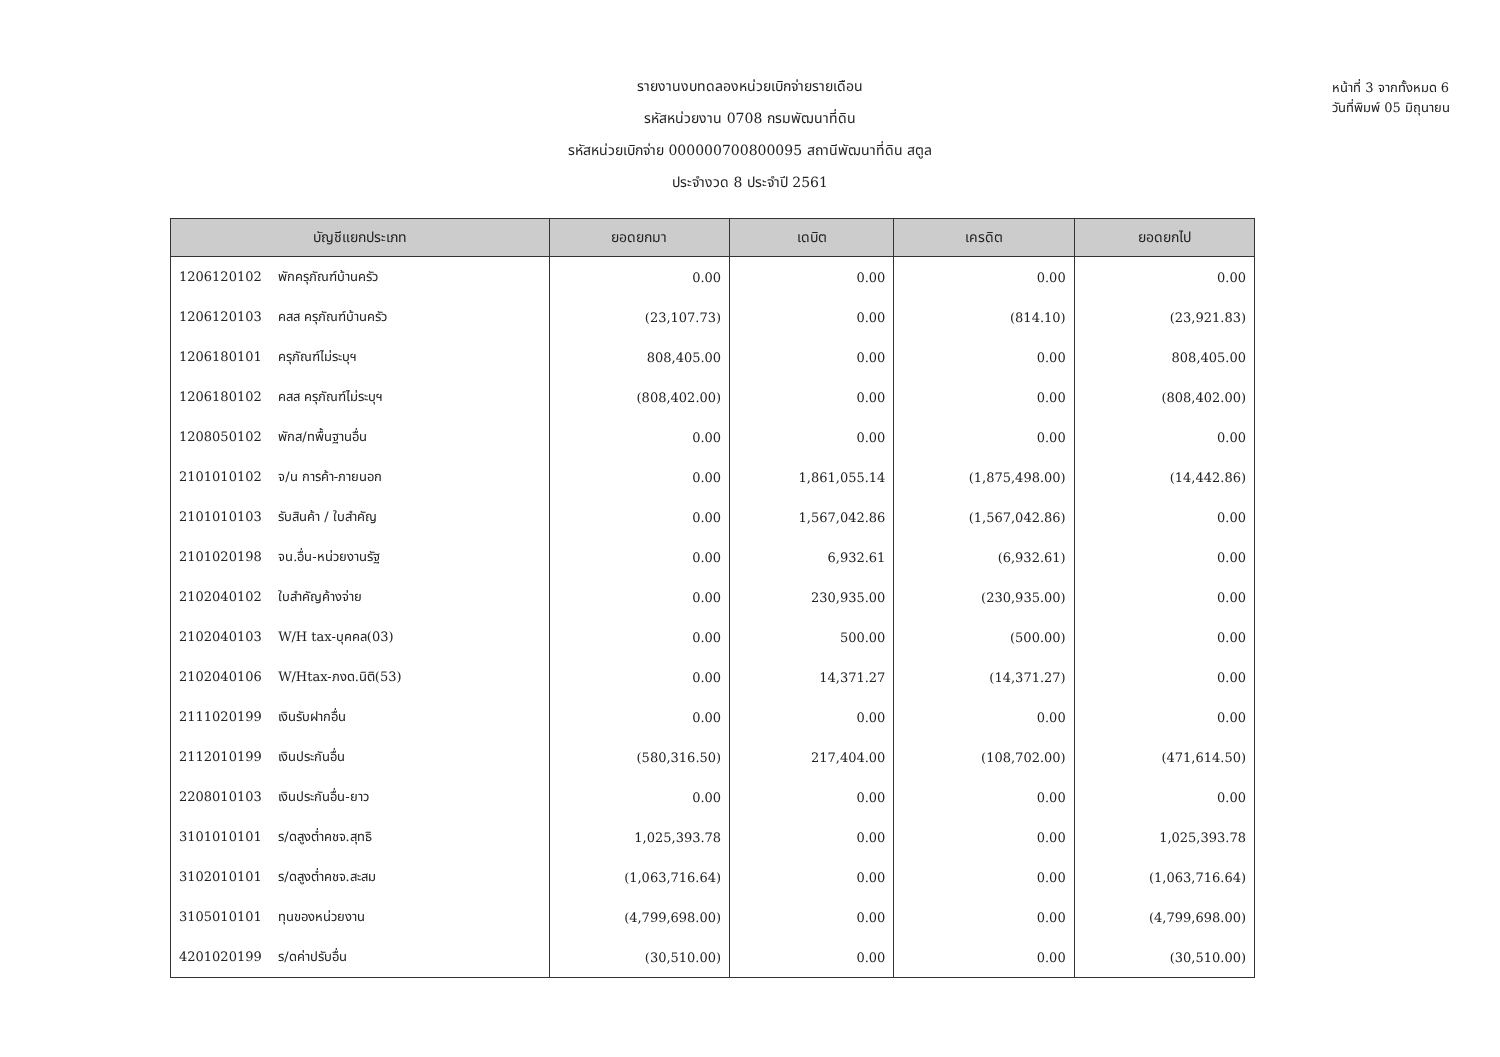หน้าที่ 3 จากทั้งหมด 6
วันที่พิมพ์ 05 มิถุนายน
รายงานงบทดลองหน่วยเบิกจ่ายรายเดือน
รหัสหน่วยงาน 0708 กรมพัฒนาที่ดิน
รหัสหน่วยเบิกจ่าย 000000700800095 สถานีพัฒนาที่ดิน สตูล
ประจำงวด 8 ประจำปี 2561
| บัญชีแยกประเภท | ยอดยกมา | เดบิต | เครดิต | ยอดยกไป |
| --- | --- | --- | --- | --- |
| 1206120102 พักครุภัณฑ์บ้านครัว | 0.00 | 0.00 | 0.00 | 0.00 |
| 1206120103 คสส ครุภัณฑ์บ้านครัว | (23,107.73) | 0.00 | (814.10) | (23,921.83) |
| 1206180101 ครุภัณฑ์ไม่ระบุฯ | 808,405.00 | 0.00 | 0.00 | 808,405.00 |
| 1206180102 คสส ครุภัณฑ์ไม่ระบุฯ | (808,402.00) | 0.00 | 0.00 | (808,402.00) |
| 1208050102 พักส/ทพื้นฐานอื่น | 0.00 | 0.00 | 0.00 | 0.00 |
| 2101010102 จ/น การค้า-ภายนอก | 0.00 | 1,861,055.14 | (1,875,498.00) | (14,442.86) |
| 2101010103 รับสินค้า / ใบสำคัญ | 0.00 | 1,567,042.86 | (1,567,042.86) | 0.00 |
| 2101020198 จน.อื่น-หน่วยงานรัฐ | 0.00 | 6,932.61 | (6,932.61) | 0.00 |
| 2102040102 ใบสำคัญค้างจ่าย | 0.00 | 230,935.00 | (230,935.00) | 0.00 |
| 2102040103 W/H tax-บุคคล(03) | 0.00 | 500.00 | (500.00) | 0.00 |
| 2102040106 W/Htax-ภงด.นิติ(53) | 0.00 | 14,371.27 | (14,371.27) | 0.00 |
| 2111020199 เงินรับฝากอื่น | 0.00 | 0.00 | 0.00 | 0.00 |
| 2112010199 เงินประกันอื่น | (580,316.50) | 217,404.00 | (108,702.00) | (471,614.50) |
| 2208010103 เงินประกันอื่น-ยาว | 0.00 | 0.00 | 0.00 | 0.00 |
| 3101010101 ร/ดสูงต่ำคชจ.สุทธิ | 1,025,393.78 | 0.00 | 0.00 | 1,025,393.78 |
| 3102010101 ร/ดสูงต่ำคชจ.สะสม | (1,063,716.64) | 0.00 | 0.00 | (1,063,716.64) |
| 3105010101 ทุนของหน่วยงาน | (4,799,698.00) | 0.00 | 0.00 | (4,799,698.00) |
| 4201020199 ร/ดค่าปรับอื่น | (30,510.00) | 0.00 | 0.00 | (30,510.00) |